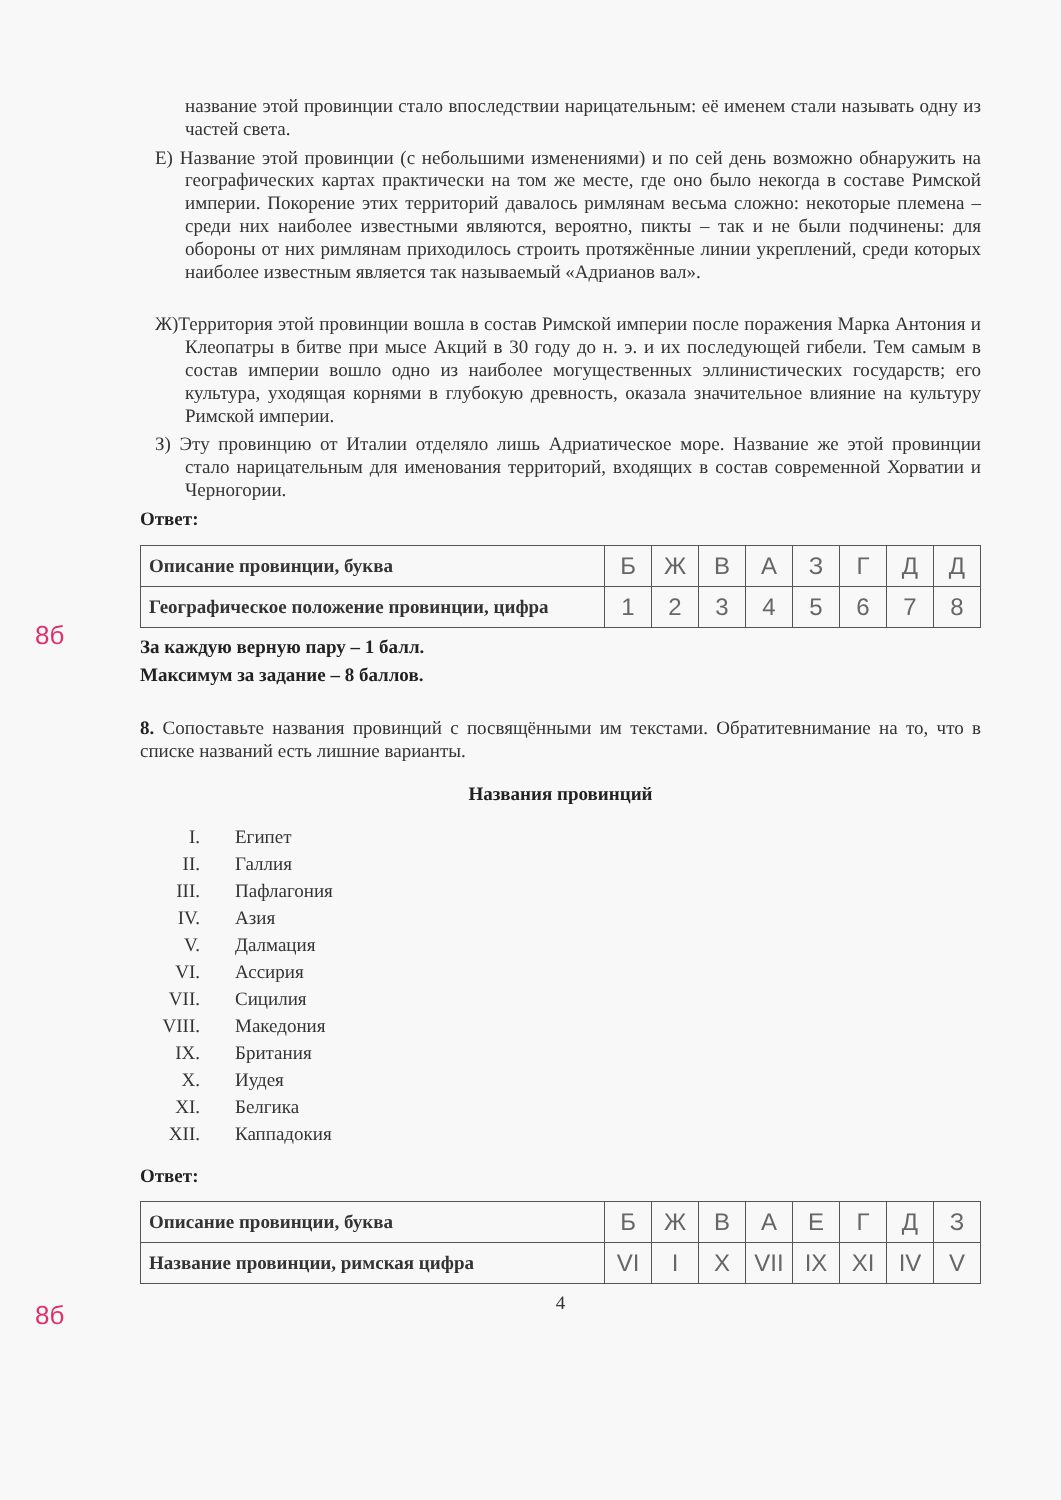название этой провинции стало впоследствии нарицательным: её именем стали называть одну из частей света.
Е) Название этой провинции (с небольшими изменениями) и по сей день возможно обнаружить на географических картах практически на том же месте, где оно было некогда в составе Римской империи. Покорение этих территорий давалось римлянам весьма сложно: некоторые племена – среди них наиболее известными являются, вероятно, пикты – так и не были подчинены: для обороны от них римлянам приходилось строить протяжённые линии укреплений, среди которых наиболее известным является так называемый «Адрианов вал».
Ж)Территория этой провинции вошла в состав Римской империи после поражения Марка Антония и Клеопатры в битве при мысе Акций в 30 году до н. э. и их последующей гибели. Тем самым в состав империи вошло одно из наиболее могущественных эллинистических государств; его культура, уходящая корнями в глубокую древность, оказала значительное влияние на культуру Римской империи.
З) Эту провинцию от Италии отделяло лишь Адриатическое море. Название же этой провинции стало нарицательным для именования территорий, входящих в состав современной Хорватии и Черногории.
Ответ:
8б
| Описание провинции, буква | Б | Ж | В | А | З | Г | Д | Д |
| Географическое положение провинции, цифра | 1 | 2 | 3 | 4 | 5 | 6 | 7 | 8 |
За каждую верную пару – 1 балл.
Максимум за задание – 8 баллов.
8. Сопоставьте названия провинций с посвящёнными им текстами. Обратитевнимание на то, что в списке названий есть лишние варианты.
Названия провинций
I. Египет
II. Галлия
III. Пафлагония
IV. Азия
V. Далмация
VI. Ассирия
VII. Сицилия
VIII. Македония
IX. Британия
X. Иудея
XI. Белгика
XII. Каппадокия
Ответ:
8б
| Описание провинции, буква | Б | Ж | В | А | Е | Г | Д | З |
| Название провинции, римская цифра | VI | I | X | VII | IX | XI | IV | V |
4